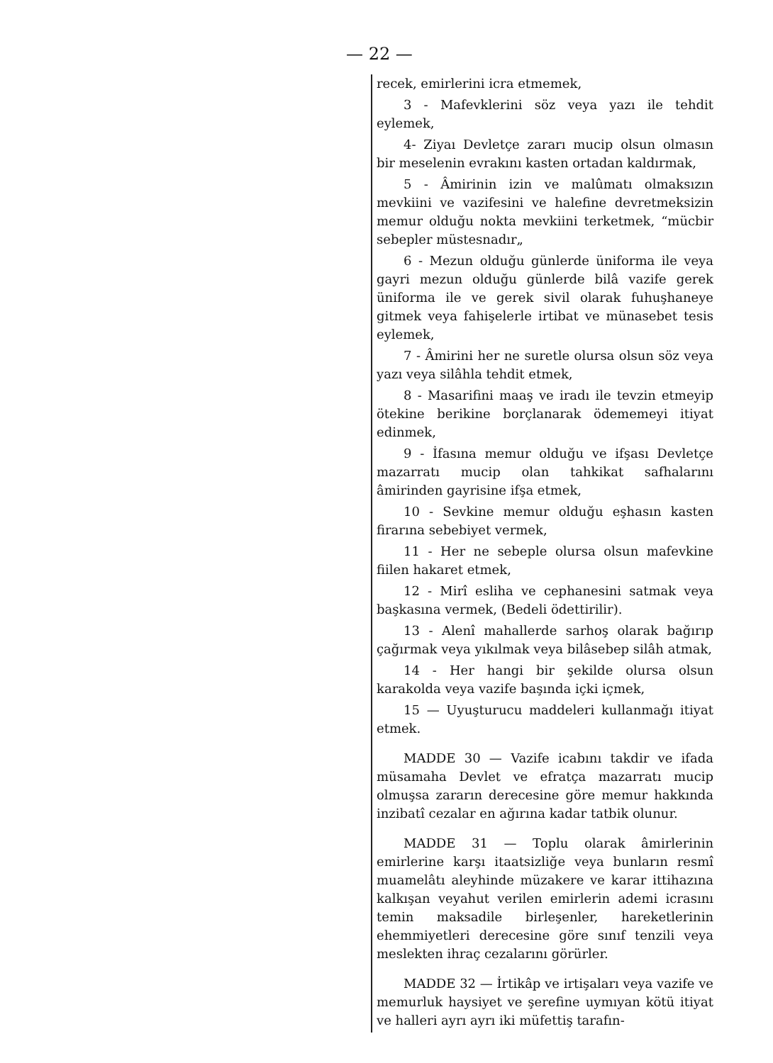— 22 —
recek, emirlerini icra etmemek,
3 - Mafevklerini söz veya yazı ile tehdit eylemek,
4- Ziyaı Devletçe zararı mucip olsun olmasın bir meselenin evrakını kasten ortadan kaldırmak,
5 - Âmirinin izin ve malûmatı olmaksızın mevkiini ve vazifesini ve halefine devretmeksizin memur olduğu nokta mevkiini terketmek, “mücbir sebepler müstesnadır„
6 - Mezun olduğu günlerde üniforma ile veya gayri mezun olduğu günlerde bilâ vazife gerek üniforma ile ve gerek sivil olarak fuhuşhaneye gitmek veya fahişelerle irtibat ve münasebet tesis eylemek,
7 - Âmirini her ne suretle olursa olsun söz veya yazı veya silâhla tehdit etmek,
8 - Masarifini maaş ve iradı ile tevzin etmeyip ötekine berikine borçlanarak ödememeyi itiyat edinmek,
9 - İfasına memur olduğu ve ifşası Devletçe mazarratı mucip olan tahkikat safhalarını âmirinden gayrisine ifşa etmek,
10 - Sevkine memur olduğu eşhasın kasten firarına sebebiyet vermek,
11 - Her ne sebeple olursa olsun mafevkine fiilen hakaret etmek,
12 - Mirî esliha ve cephanesini satmak veya başkasına vermek, (Bedeli ödettirilir).
13 - Alenî mahallerde sarhoş olarak bağırıp çağırmak veya yıkılmak veya bilâsebep silâh atmak,
14 - Her hangi bir şekilde olursa olsun karakolda veya vazife başında içki içmek,
15 — Uyuşturucu maddeleri kullanmağı itiyat etmek.
MADDE 30 — Vazife icabını takdir ve ifada müsamaha Devlet ve efratça mazarratı mucip olmuşsa zararın derecesine göre memur hakkında inzibatî cezalar en ağırına kadar tatbik olunur.
MADDE 31 — Toplu olarak âmirlerinin emirlerine karşı itaatsizliğe veya bunların resmî muamelâtı aleyhinde müzakere ve karar ittihazına kalkışan veyahut verilen emirlerin ademi icrasını temin maksadile birleşenler, hareketlerinin ehemmiyetleri derecesine göre sınıf tenzili veya meslekten ihraç cezalarını görürler.
MADDE 32 — İrtikâp ve irtişaları veya vazife ve memurluk haysiyet ve şerefine uymıyan kötü itiyat ve halleri ayrı ayrı iki müfettiş tarafın-